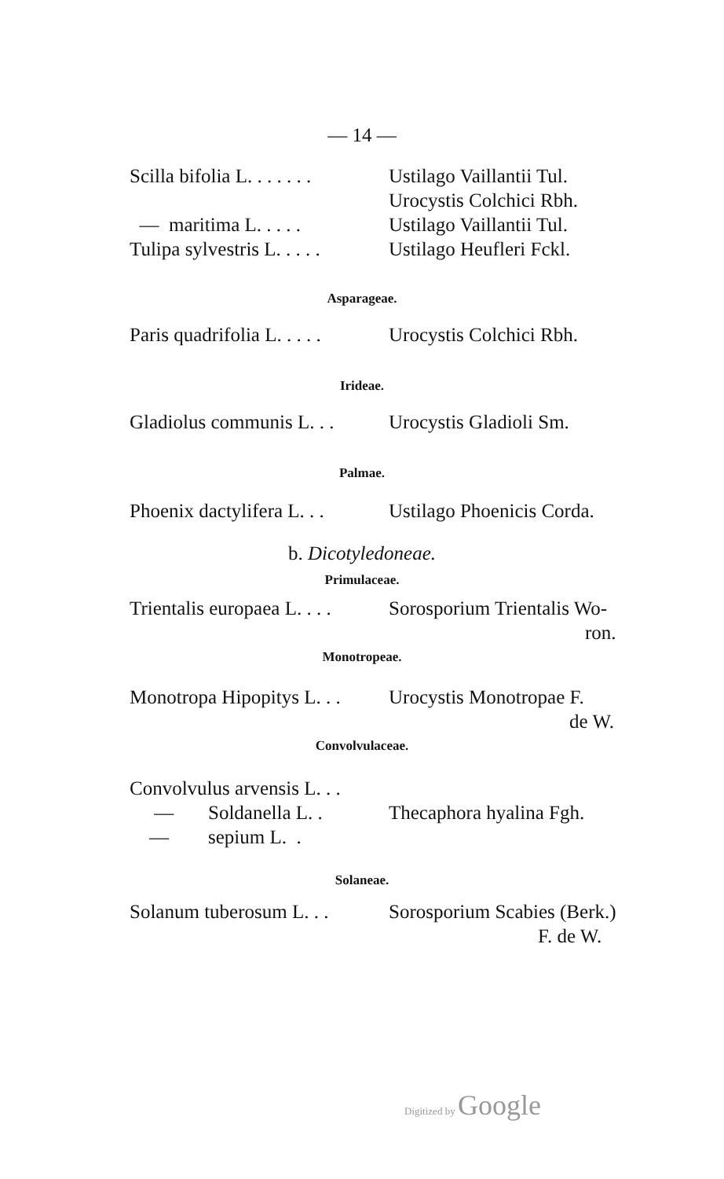— 14 —
| Scilla bifolia L. . . . . . . | Ustilago Vaillantii Tul. Urocystis Colchici Rbh. |
| — maritima L. . . . . | Ustilago Vaillantii Tul. |
| Tulipa sylvestris L. . . . . | Ustilago Heufleri Fckl. |
Asparageae.
| Paris quadrifolia L. . . . . | Urocystis Colchici Rbh. |
Irideae.
| Gladiolus communis L. . . | Urocystis Gladioli Sm. |
Palmae.
| Phoenix dactylifera L. . . | Ustilago Phoenicis Corda. |
b. Dicotyledoneae.
Primulaceae.
| Trientalis europaea L. . . . | Sorosporium Trientalis Wo- ron. |
Monotropeae.
| Monotropa Hipopitys L. . . | Urocystis Monotropae F. de W. |
Convolvulaceae.
| Convolvulus arvensis L. . . — Soldanella L. . — sepium L. . | Thecaphora hyalina Fgh. |
Solaneae.
| Solanum tuberosum L. . . | Sorosporium Scabies (Berk.) F. de W. |
Digitized by Google